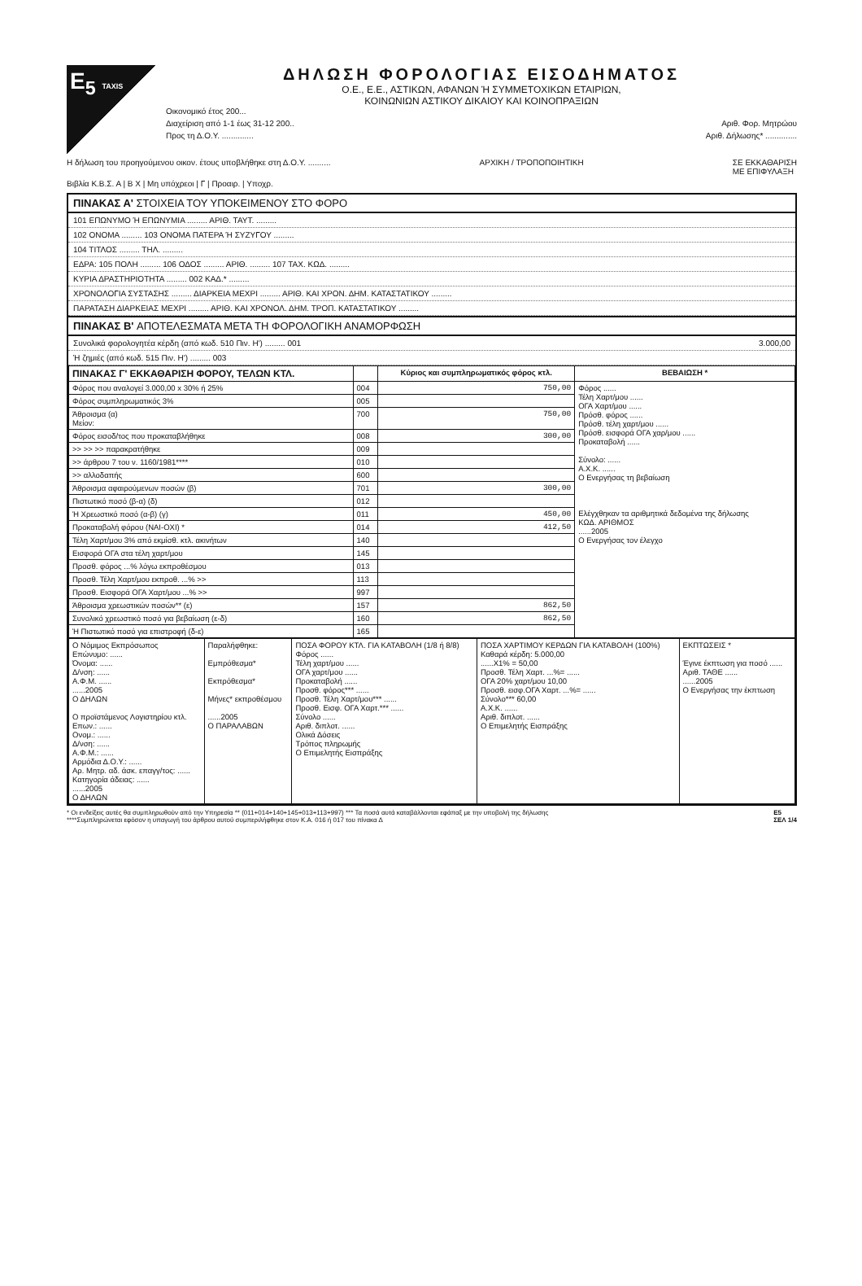E<sub>5</sub> TAXIS
ΔΗΛΩΣΗ ΦΟΡΟΛΟΓΙΑΣ ΕΙΣΟΔΗΜΑΤΟΣ
Ο.Ε., Ε.Ε., ΑΣΤΙΚΩΝ, ΑΦΑΝΩΝ Ή ΣΥΜΜΕΤΟΧΙΚΩΝ ΕΤΑΙΡΙΩΝ,
ΚΟΙΝΩΝΙΩΝ ΑΣΤΙΚΟΥ ΔΙΚΑΙΟΥ ΚΑΙ ΚΟΙΝΟΠΡΑΞΙΩΝ
Οικονομικό έτος 200...
Διαχείριση από 1-1 έως 31-12 200.. Αριθ. Φορ. Μητρώου
Προς τη Δ.Ο.Υ. .............. Αριθ. Δήλωσης* ..............
Η δήλωση του προηγούμενου οικον. έτους υποβλήθηκε στη Δ.Ο.Υ. .......... ΑΡΧΙΚΗ / ΤΡΟΠΟΠΟΙΗΤΙΚΗ ΣΕ ΕΚΚΑΘΑΡΙΣΗ
ΜΕ ΕΠΙΦΥΛΑΞΗ
Βιβλία Κ.Β.Σ. Α | Β X | Μη υπόχρεοι | Γ | Προαιρ. | Υποχρ.
ΠΙΝΑΚΑΣ Α' ΣΤΟΙΧΕΙΑ ΤΟΥ ΥΠΟΚΕΙΜΕΝΟΥ ΣΤΟ ΦΟΡΟ
101 ΕΠΩΝΥΜΟ Ή ΕΠΩΝΥΜΙΑ ......... ΑΡΙΘ. ΤΑΥΤ. .........
102 ΟΝΟΜΑ ......... 103 ΟΝΟΜΑ ΠΑΤΕΡΑ Ή ΣΥΖΥΓΟΥ .........
104 ΤΙΤΛΟΣ ......... ΤΗΛ. .........
ΕΔΡΑ: 105 ΠΟΛΗ ......... 106 ΟΔΟΣ ......... ΑΡΙΘ. ......... 107 ΤΑΧ. ΚΩΔ. .........
ΚΥΡΙΑ ΔΡΑΣΤΗΡΙΟΤΗΤΑ ......... 002 ΚΑΔ.* .........
ΧΡΟΝΟΛΟΓΙΑ ΣΥΣΤΑΣΗΣ ......... ΔΙΑΡΚΕΙΑ ΜΕΧΡΙ ......... ΑΡΙΘ. ΚΑΙ ΧΡΟΝ. ΔΗΜ. ΚΑΤΑΣΤΑΤΙΚΟΥ .........
ΠΑΡΑΤΑΣΗ ΔΙΑΡΚΕΙΑΣ ΜΕΧΡΙ ......... ΑΡΙΘ. ΚΑΙ ΧΡΟΝΟΛ. ΔΗΜ. ΤΡΟΠ. ΚΑΤΑΣΤΑΤΙΚΟΥ .........
ΠΙΝΑΚΑΣ Β' ΑΠΟΤΕΛΕΣΜΑΤΑ ΜΕΤΑ ΤΗ ΦΟΡΟΛΟΓΙΚΗ ΑΝΑΜΟΡΦΩΣΗ
Συνολικά φορολογητέα κέρδη (από κωδ. 510 Πιν. Η') ......... 001 3.000,00
Ή ζημιές (από κωδ. 515 Πιν. Η') ......... 003
| ΠΙΝΑΚΑΣ Γ' ΕΚΚΑΘΑΡΙΣΗ ΦΟΡΟΥ, ΤΕΛΩΝ ΚΤΛ. | | Κύριος και συμπληρωματικός φόρος κτλ. | ΒΕΒΑΙΩΣΗ * |
| --- | --- | --- | --- |
| Φόρος που αναλογεί 3.000,00 x 30% ή 25% | 004 | 750,00 | Φόρος ...... Τέλη Χαρτ/μου ...... ΟΓΑ Χαρτ/μου ...... Πρόσθ. φόρος ...... Πρόσθ. τέλη χαρτ/μου ...... Πρόσθ. εισφορά ΟΓΑ χαρ/μου ...... Προκαταβολή ...... Σύνολο: ...... Α.Χ.Κ. ...... Ο Ενεργήσας τη βεβαίωση Ελέγχθηκαν τα αριθμητικά δεδομένα της δήλωσης ΚΩΔ. ΑΡΙΘΜΟΣ ......2005 Ο Ενεργήσας τον έλεγχο |
| Φόρος συμπληρωματικός 3% | 005 | | |
| Άθροισμα (α) Μείον: | 700 | 750,00 | |
| Φόρος εισοδ/τος που προκαταβλήθηκε | 008 | 300,00 | |
| >> >> >> παρακρατήθηκε | 009 | | |
| >> άρθρου 7 του ν. 1160/1981**** | 010 | | |
| >> αλλοδαπής | 600 | | |
| Άθροισμα αφαιρούμενων ποσών (β) | 701 | 300,00 | |
| Πιστωτικό ποσό (β-α) (δ) | 012 | | |
| Ή Χρεωστικό ποσό (α-β) (γ) | 011 | 450,00 | |
| Προκαταβολή φόρου (ΝΑΙ-ΟΧΙ) * | 014 | 412,50 | |
| Τέλη Χαρτ/μου 3% από εκμίσθ. κτλ. ακινήτων | 140 | | |
| Εισφορά ΟΓΑ στα τέλη χαρτ/μου | 145 | | |
| Προσθ. φόρος ...% λόγω εκπροθέσμου | 013 | | |
| Προσθ. Τέλη Χαρτ/μου εκπροθ. ...% >> | 113 | | |
| Προσθ. Εισφορά ΟΓΑ Χαρτ/μου ...% >> | 997 | | |
| Άθροισμα χρεωστικών ποσών** (ε) | 157 | 862,50 | |
| Συνολικό χρεωστικό ποσό για βεβαίωση (ε-δ) | 160 | 862,50 | |
| Ή Πιστωτικό ποσό για επιστροφή (δ-ε) | 165 | | |
| Ο Νόμιμος Εκπρόσωπος Επώνυμο: ...... Όνομα: ...... Δ/νση: ...... Α.Φ.Μ. ...... ......2005 Ο ΔΗΛΩΝ Ο προϊστάμενος Λογιστηρίου κτλ. Επων.: ...... Ονομ.: ...... Δ/νση: ...... Α.Φ.Μ.: ...... Αρμόδια Δ.Ο.Υ.: ...... Αρ. Μητρ. αδ. άσκ. επαγγ/τος: ...... Κατηγορία άδειας: ...... ......2005 Ο ΔΗΛΩΝ | Παραλήφθηκε: Εμπρόθεσμα* Εκπρόθεσμα* Μήνες* εκπροθέσμου ......2005 Ο ΠΑΡΑΛΑΒΩΝ | ΠΟΣΑ ΦΟΡΟΥ ΚΤΛ. ΓΙΑ ΚΑΤΑΒΟΛΗ (1/8 ή 8/8) Φόρος ...... Τέλη χαρτ/μου ...... ΟΓΑ χαρτ/μου ...... Προκαταβολή ...... Προσθ. φόρος*** ...... Προσθ. Τέλη Χαρτ/μου*** ...... Προσθ. Εισφ. ΟΓΑ Χαρτ.*** ...... Σύνολο ...... Αριθ. διπλοτ. ...... Ολικά Δόσεις Τρόπος πληρωμής Ο Επιμελητής Εισπράξης | ΠΟΣΑ ΧΑΡΤΙΜΟΥ ΚΕΡΔΩΝ ΓΙΑ ΚΑΤΑΒΟΛΗ (100%) Καθαρά κέρδη: 5.000,00 ......X1% = 50,00 Προσθ. Τέλη Χαρτ. ...%= ...... ΟΓΑ 20% χαρτ/μου 10,00 Προσθ. εισφ.ΟΓΑ Χαρτ. ...%= ...... Σύνολο*** 60,00 Α.Χ.Κ. ...... Αριθ. διπλοτ. ...... Ο Επιμελητής Εισπράξης | ΕΚΠΤΩΣΕΙΣ * Έγινε έκπτωση για ποσό ...... Αριθ. ΤΑΘΕ ...... ......2005 Ο Ενεργήσας την έκπτωση |
* Οι ενδείξεις αυτές θα συμπληρωθούν από την Υπηρεσία ** (011+014+140+145+013+113+997) *** Τα ποσά αυτά καταβάλλονται εφάπαξ με την υποβολή της δήλωσης
****Συμπληρώνεται εφόσον η υπαγωγή του άρθρου αυτού συμπεριλήφθηκε στον Κ.Α. 016 ή 017 του πίνακα Δ E5
ΣΕΛ 1/4